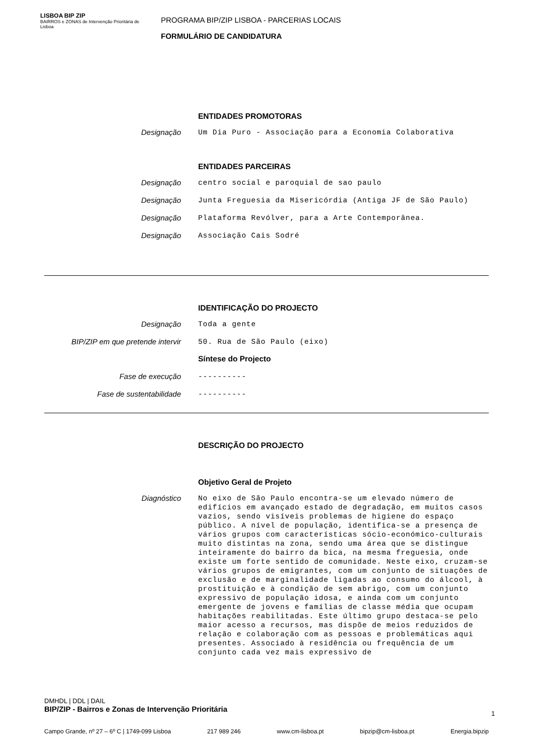LISBOA BIP ZIP
BAIRROS e ZONAS de Intervenção Prioritária de Lisboa
PROGRAMA BIP/ZIP LISBOA - PARCERIAS LOCAIS
FORMULÁRIO DE CANDIDATURA
ENTIDADES PROMOTORAS
Designação
Um Dia Puro - Associação para a Economia Colaborativa
ENTIDADES PARCEIRAS
Designação
centro social e paroquial de sao paulo
Designação
Junta Freguesia da Misericórdia (Antiga JF de São Paulo)
Designação
Plataforma Revólver, para a Arte Contemporânea.
Designação
Associação Cais Sodré
IDENTIFICAÇÃO DO PROJECTO
Designação
Toda a gente
BIP/ZIP em que pretende intervir
50. Rua de São Paulo (eixo)
Síntese do Projecto
Fase de execução
----------
Fase de sustentabilidade
----------
DESCRIÇÃO DO PROJECTO
Objetivo Geral de Projeto
Diagnóstico
No eixo de São Paulo encontra-se um elevado número de edifícios em avançado estado de degradação, em muitos casos vazios, sendo visíveis problemas de higiene do espaço público. A nível de população, identifica-se a presença de vários grupos com características sócio-económico-culturais muito distintas na zona, sendo uma área que se distingue inteiramente do bairro da bica, na mesma freguesia, onde existe um forte sentido de comunidade. Neste eixo, cruzam-se vários grupos de emigrantes, com um conjunto de situações de exclusão e de marginalidade ligadas ao consumo do álcool, à prostituição e à condição de sem abrigo, com um conjunto expressivo de população idosa, e ainda com um conjunto emergente de jovens e famílias de classe média que ocupam habitações reabilitadas. Este último grupo destaca-se pelo maior acesso a recursos, mas dispõe de meios reduzidos de relação e colaboração com as pessoas e problemáticas aqui presentes. Associado à residência ou frequência de um conjunto cada vez mais expressivo de
DMHDL | DDL | DAIL
BIP/ZIP - Bairros e Zonas de Intervenção Prioritária
1
Campo Grande, nº 27 – 6º C | 1749-099 Lisboa 217 989 246 www.cm-lisboa.pt bipzip@cm-lisboa.pt Energia.bipzip